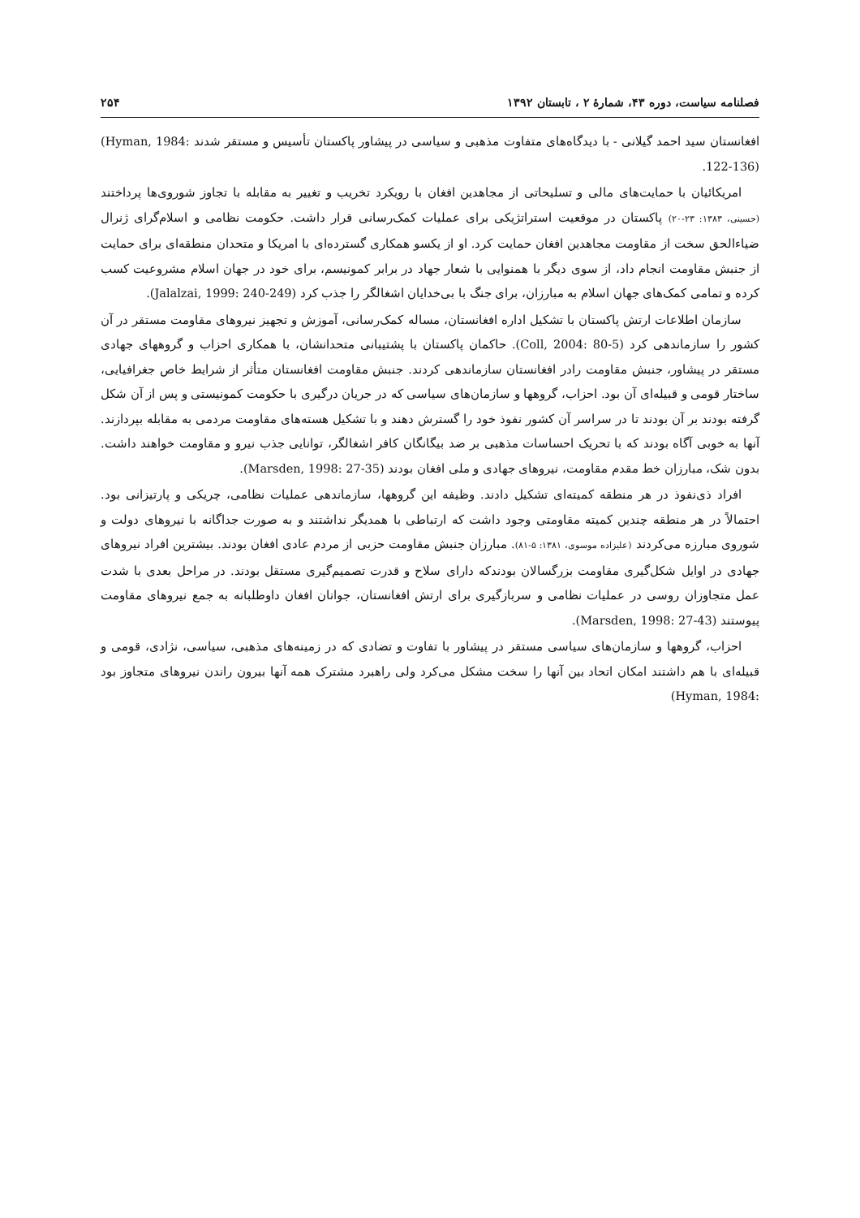فصلنامه سیاست، دوره ۴۳، شمارهٔ ۲ ، تابستان ۱۳۹۲ ۲۵۴
افغانستان سید احمد گیلانی - با دیدگاه‌های متفاوت مذهبی و سیاسی در پیشاور پاکستان تأسیس و مستقر شدند (Hyman, 1984: 122-136).
امریکائیان با حمایت‌های مالی و تسلیحاتی از مجاهدین افغان با رویکرد تخریب و تغییر به مقابله با تجاوز شوروی‌ها پرداختند (حسینی، ۱۳۸۳: ۲۳-۲۰) پاکستان در موقعیت استراتژیکی برای عملیات کمک‌رسانی قرار داشت. حکومت نظامی و اسلام‌گرای ژنرال ضیاءالحق سخت از مقاومت مجاهدین افغان حمایت کرد. او از یکسو همکاری گسترده‌ای با امریکا و متحدان منطقه‌ای برای حمایت از جنبش مقاومت انجام داد، از سوی دیگر با همنوایی با شعار جهاد در برابر کمونیسم، برای خود در جهان اسلام مشروعیت کسب کرده و تمامی کمک‌های جهان اسلام به مبارزان، برای جنگ با بی‌خدایان اشغالگر را جذب کرد (Jalalzai, 1999: 240-249).
سازمان اطلاعات ارتش پاکستان با تشکیل اداره افغانستان، مساله کمک‌رسانی، آموزش و تجهیز نیروهای مقاومت مستقر در آن کشور را سازماندهی کرد (Coll, 2004: 80-5). حاکمان پاکستان با پشتیبانی متحدانشان، با همکاری احزاب و گروههای جهادی مستقر در پیشاور، جنبش مقاومت رادر افغانستان سازماندهی کردند. جنبش مقاومت افغانستان متأثر از شرایط خاص جغرافیایی، ساختار قومی و قبیله‌ای آن بود. احزاب، گروهها و سازمان‌های سیاسی که در جریان درگیری با حکومت کمونیستی و پس از آن شکل گرفته بودند بر آن بودند تا در سراسر آن کشور نفوذ خود را گسترش دهند و با تشکیل هسته‌های مقاومت مردمی به مقابله بپردازند. آنها به خوبی آگاه بودند که با تحریک احساسات مذهبی بر ضد بیگانگان کافر اشغالگر، توانایی جذب نیرو و مقاومت خواهند داشت. بدون شک، مبارزان خط مقدم مقاومت، نیروهای جهادی و ملی افغان بودند (Marsden, 1998: 27-35).
افراد ذی‌نفوذ در هر منطقه کمیته‌ای تشکیل دادند. وظیفه این گروهها، سازماندهی عملیات نظامی، چریکی و پارتیزانی بود. احتمالاً در هر منطقه چندین کمیته مقاومتی وجود داشت که ارتباطی با همدیگر نداشتند و به صورت جداگانه با نیروهای دولت و شوروی مبارزه می‌کردند (علیزاده موسوی، ۱۳۸۱: ۵-۸۱). مبارزان جنبش مقاومت حزبی از مردم عادی افغان بودند. بیشترین افراد نیروهای جهادی در اوایل شکل‌گیری مقاومت بزرگسالان بودندکه دارای سلاح و قدرت تصمیم‌گیری مستقل بودند. در مراحل بعدی با شدت عمل متجاوزان روسی در عملیات نظامی و سربازگیری برای ارتش افغانستان، جوانان افغان داوطلبانه به جمع نیروهای مقاومت پیوستند (Marsden, 1998: 27-43).
احزاب، گروهها و سازمان‌های سیاسی مستقر در پیشاور با تفاوت و تضادی که در زمینه‌های مذهبی، سیاسی، نژادی، قومی و قبیله‌ای با هم داشتند امکان اتحاد بین آنها را سخت مشکل می‌کرد ولی راهبرد مشترک همه آنها بیرون راندن نیروهای متجاوز بود (Hyman, 1984: